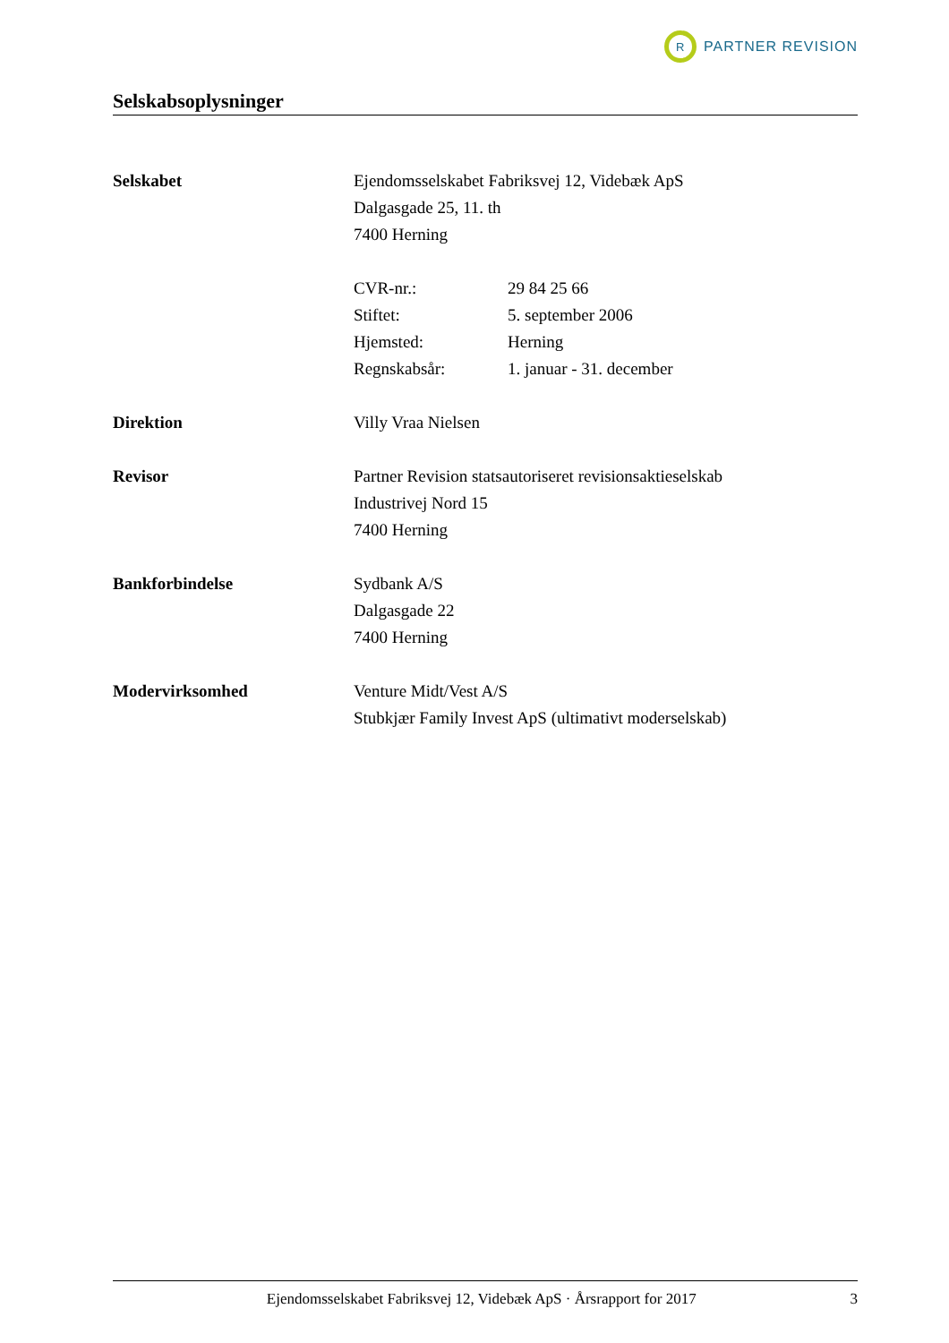R
PARTNER REVISION
Selskabsoplysninger
Selskabet Ejendomsselskabet Fabriksvej 12, Videbæk ApS
Dalgasgade 25, 11. th
7400 Herning
CVR-nr.: 29 84 25 66
Stiftet: 5. september 2006
Hjemsted: Herning
Regnskabsår: 1. januar - 31. december
Direktion Villy Vraa Nielsen
Revisor Partner Revision statsautoriseret revisionsaktieselskab
Industrivej Nord 15
7400 Herning
Bankforbindelse Sydbank A/S
Dalgasgade 22
7400 Herning
Modervirksomhed Venture Midt/Vest A/S
Stubkjær Family Invest ApS (ultimativt moderselskab)
Ejendomsselskabet Fabriksvej 12, Videbæk ApS · Årsrapport for 2017 3